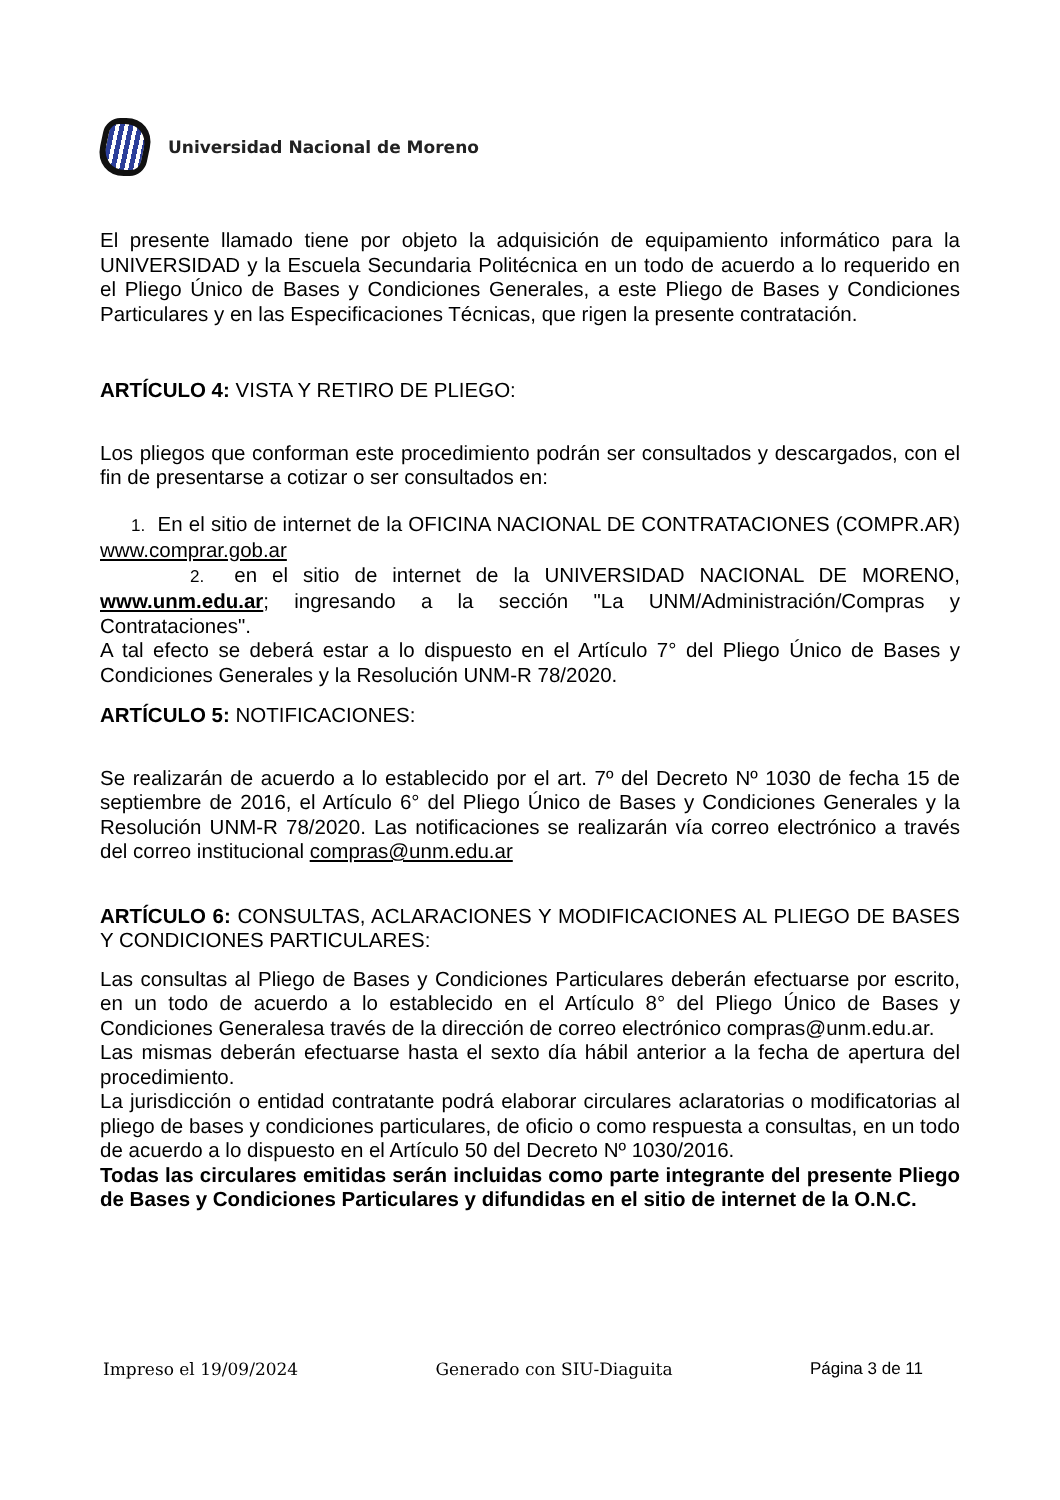Universidad Nacional de Moreno
El presente llamado tiene por objeto la adquisición de equipamiento informático para la UNIVERSIDAD y la Escuela Secundaria Politécnica en un todo de acuerdo a lo requerido en el Pliego Único de Bases y Condiciones Generales, a este Pliego de Bases y Condiciones Particulares y en las Especificaciones Técnicas, que rigen la presente contratación.
ARTÍCULO 4: VISTA Y RETIRO DE PLIEGO:
Los pliegos que conforman este procedimiento podrán ser consultados y descargados, con el fin de presentarse a cotizar o ser consultados en:
1. En el sitio de internet de la OFICINA NACIONAL DE CONTRATACIONES (COMPR.AR) www.comprar.gob.ar
2. en el sitio de internet de la UNIVERSIDAD NACIONAL DE MORENO, www.unm.edu.ar; ingresando a la sección "La UNM/Administración/Compras y Contrataciones".
A tal efecto se deberá estar a lo dispuesto en el Artículo 7° del Pliego Único de Bases y Condiciones Generales y la Resolución UNM-R 78/2020.
ARTÍCULO 5: NOTIFICACIONES:
Se realizarán de acuerdo a lo establecido por el art. 7º del Decreto Nº 1030 de fecha 15 de septiembre de 2016, el Artículo 6° del Pliego Único de Bases y Condiciones Generales y la Resolución UNM-R 78/2020. Las notificaciones se realizarán vía correo electrónico a través del correo institucional compras@unm.edu.ar
ARTÍCULO 6: CONSULTAS, ACLARACIONES Y MODIFICACIONES AL PLIEGO DE BASES Y CONDICIONES PARTICULARES:
Las consultas al Pliego de Bases y Condiciones Particulares deberán efectuarse por escrito, en un todo de acuerdo a lo establecido en el Artículo 8° del Pliego Único de Bases y Condiciones Generalesa través de la dirección de correo electrónico compras@unm.edu.ar.
Las mismas deberán efectuarse hasta el sexto día hábil anterior a la fecha de apertura del procedimiento.
La jurisdicción o entidad contratante podrá elaborar circulares aclaratorias o modificatorias al pliego de bases y condiciones particulares, de oficio o como respuesta a consultas, en un todo de acuerdo a lo dispuesto en el Artículo 50 del Decreto Nº 1030/2016.
Todas las circulares emitidas serán incluidas como parte integrante del presente Pliego de Bases y Condiciones Particulares y difundidas en el sitio de internet de la O.N.C.
Impreso el 19/09/2024 Generado con SIU-Diaguita Página 3 de 11